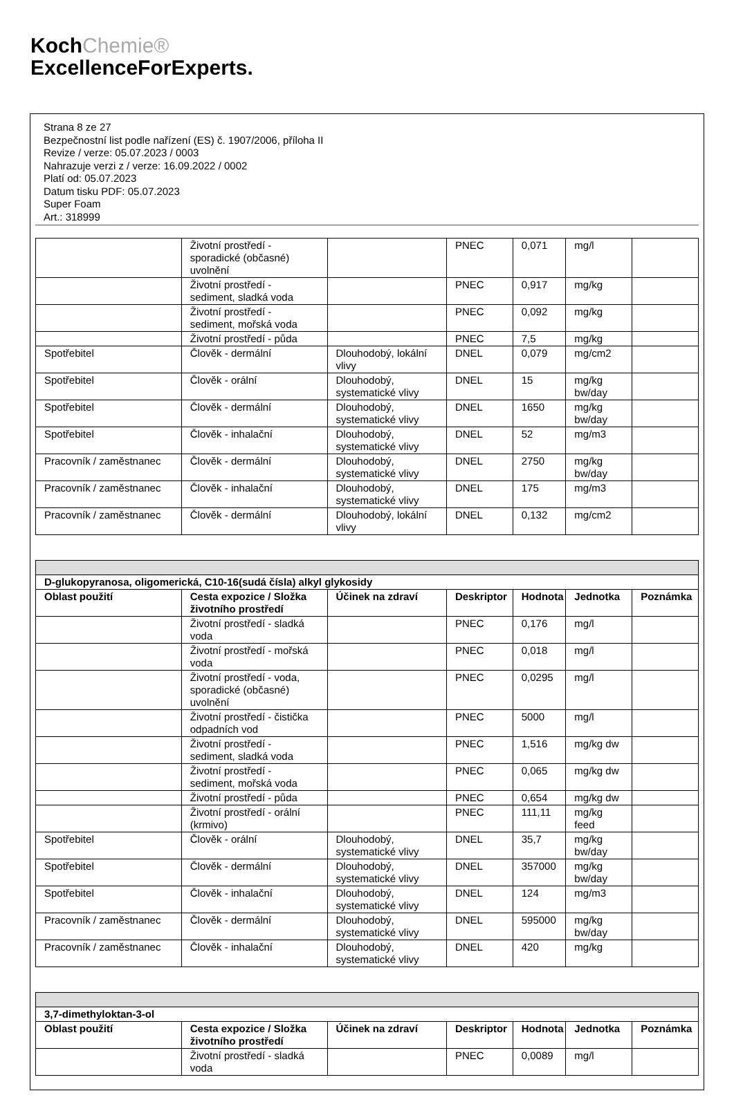KochChemie®
ExcellenceForExperts.
Strana 8 ze 27
Bezpečnostní list podle nařízení (ES) č. 1907/2006, příloha II
Revize / verze: 05.07.2023 / 0003
Nahrazuje verzi z / verze: 16.09.2022 / 0002
Platí od: 05.07.2023
Datum tisku PDF: 05.07.2023
Super Foam
Art.: 318999
| | Životní prostředí - sporadické (občasné) uvolnění | | PNEC | 0,071 | mg/l | |
| | Životní prostředí - sediment, sladká voda | | PNEC | 0,917 | mg/kg | |
| | Životní prostředí - sediment, mořská voda | | PNEC | 0,092 | mg/kg | |
| | Životní prostředí - půda | | PNEC | 7,5 | mg/kg | |
| Spotřebitel | Člověk - dermální | Dlouhodobý, lokální vlivy | DNEL | 0,079 | mg/cm2 | |
| Spotřebitel | Člověk - orální | Dlouhodobý, systematické vlivy | DNEL | 15 | mg/kg bw/day | |
| Spotřebitel | Člověk - dermální | Dlouhodobý, systematické vlivy | DNEL | 1650 | mg/kg bw/day | |
| Spotřebitel | Člověk - inhalační | Dlouhodobý, systematické vlivy | DNEL | 52 | mg/m3 | |
| Pracovník / zaměstnanec | Člověk - dermální | Dlouhodobý, systematické vlivy | DNEL | 2750 | mg/kg bw/day | |
| Pracovník / zaměstnanec | Člověk - inhalační | Dlouhodobý, systematické vlivy | DNEL | 175 | mg/m3 | |
| Pracovník / zaměstnanec | Člověk - dermální | Dlouhodobý, lokální vlivy | DNEL | 0,132 | mg/cm2 | |
| D-glukopyranosa, oligomerická, C10-16(sudá čísla) alkyl glykosidy | | | | | | |
| --- | --- | --- | --- | --- | --- | --- |
| Oblast použití | Cesta expozice / Složka životního prostředí | Účinek na zdraví | Deskriptor | Hodnota | Jednotka | Poznámka |
| | Životní prostředí - sladká voda | | PNEC | 0,176 | mg/l | |
| | Životní prostředí - mořská voda | | PNEC | 0,018 | mg/l | |
| | Životní prostředí - voda, sporadické (občasné) uvolnění | | PNEC | 0,0295 | mg/l | |
| | Životní prostředí - čistička odpadních vod | | PNEC | 5000 | mg/l | |
| | Životní prostředí - sediment, sladká voda | | PNEC | 1,516 | mg/kg dw | |
| | Životní prostředí - sediment, mořská voda | | PNEC | 0,065 | mg/kg dw | |
| | Životní prostředí - půda | | PNEC | 0,654 | mg/kg dw | |
| | Životní prostředí - orální (krmivo) | | PNEC | 111,11 | mg/kg feed | |
| Spotřebitel | Člověk - orální | Dlouhodobý, systematické vlivy | DNEL | 35,7 | mg/kg bw/day | |
| Spotřebitel | Člověk - dermální | Dlouhodobý, systematické vlivy | DNEL | 357000 | mg/kg bw/day | |
| Spotřebitel | Člověk - inhalační | Dlouhodobý, systematické vlivy | DNEL | 124 | mg/m3 | |
| Pracovník / zaměstnanec | Člověk - dermální | Dlouhodobý, systematické vlivy | DNEL | 595000 | mg/kg bw/day | |
| Pracovník / zaměstnanec | Člověk - inhalační | Dlouhodobý, systematické vlivy | DNEL | 420 | mg/kg | |
| 3,7-dimethyloktan-3-ol | | | | | | |
| --- | --- | --- | --- | --- | --- | --- |
| Oblast použití | Cesta expozice / Složka životního prostředí | Účinek na zdraví | Deskriptor | Hodnota | Jednotka | Poznámka |
| | Životní prostředí - sladká voda | | PNEC | 0,0089 | mg/l | |